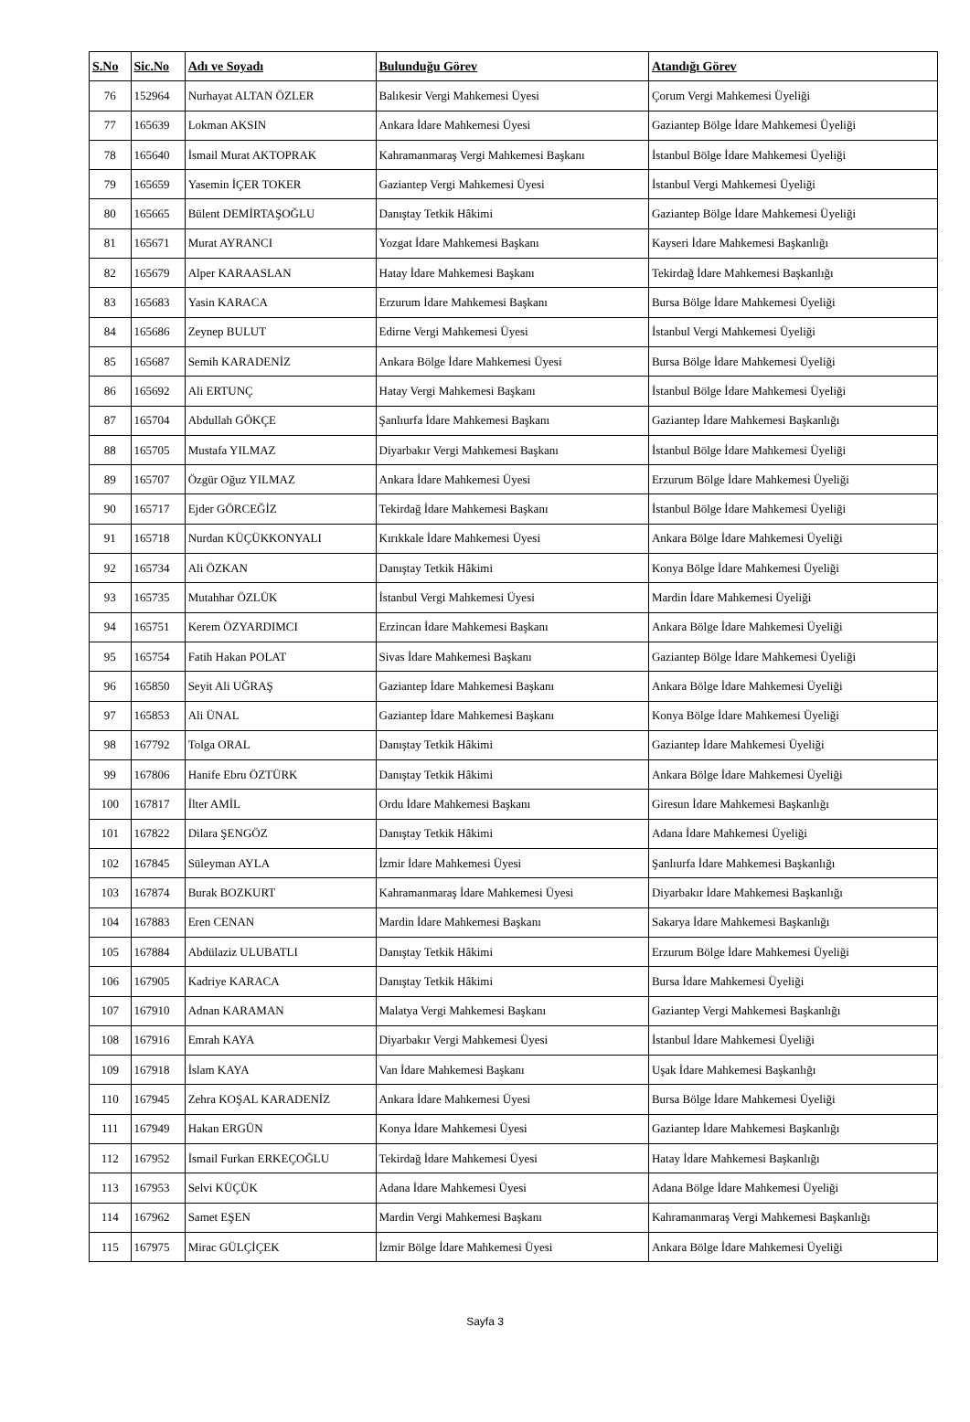| S.No | Sic.No | Adı ve Soyadı | Bulunduğu Görev | Atandığı Görev |
| --- | --- | --- | --- | --- |
| 76 | 152964 | Nurhayat ALTAN ÖZLER | Balıkesir Vergi Mahkemesi Üyesi | Çorum Vergi Mahkemesi Üyeliği |
| 77 | 165639 | Lokman AKSIN | Ankara İdare Mahkemesi Üyesi | Gaziantep Bölge İdare Mahkemesi Üyeliği |
| 78 | 165640 | İsmail Murat AKTOPRAK | Kahramanmaraş Vergi Mahkemesi Başkanı | İstanbul Bölge İdare Mahkemesi Üyeliği |
| 79 | 165659 | Yasemin İÇER TOKER | Gaziantep Vergi Mahkemesi Üyesi | İstanbul Vergi Mahkemesi Üyeliği |
| 80 | 165665 | Bülent DEMİRTAŞOĞLU | Danıştay Tetkik Hâkimi | Gaziantep Bölge İdare Mahkemesi Üyeliği |
| 81 | 165671 | Murat AYRANCI | Yozgat İdare Mahkemesi Başkanı | Kayseri İdare Mahkemesi Başkanlığı |
| 82 | 165679 | Alper KARAASLAN | Hatay İdare Mahkemesi Başkanı | Tekirdağ İdare Mahkemesi Başkanlığı |
| 83 | 165683 | Yasin KARACA | Erzurum İdare Mahkemesi Başkanı | Bursa Bölge İdare Mahkemesi Üyeliği |
| 84 | 165686 | Zeynep BULUT | Edirne Vergi Mahkemesi Üyesi | İstanbul Vergi Mahkemesi Üyeliği |
| 85 | 165687 | Semih KARADENİZ | Ankara Bölge İdare Mahkemesi Üyesi | Bursa Bölge İdare Mahkemesi Üyeliği |
| 86 | 165692 | Ali ERTUNÇ | Hatay Vergi Mahkemesi Başkanı | İstanbul Bölge İdare Mahkemesi Üyeliği |
| 87 | 165704 | Abdullah GÖKÇE | Şanlıurfa İdare Mahkemesi Başkanı | Gaziantep İdare Mahkemesi Başkanlığı |
| 88 | 165705 | Mustafa YILMAZ | Diyarbakır Vergi Mahkemesi Başkanı | İstanbul Bölge İdare Mahkemesi Üyeliği |
| 89 | 165707 | Özgür Oğuz YILMAZ | Ankara İdare Mahkemesi Üyesi | Erzurum Bölge İdare Mahkemesi Üyeliği |
| 90 | 165717 | Ejder GÖRCEĞİZ | Tekirdağ İdare Mahkemesi Başkanı | İstanbul Bölge İdare Mahkemesi Üyeliği |
| 91 | 165718 | Nurdan KÜÇÜKKONYALI | Kırıkkale İdare Mahkemesi Üyesi | Ankara Bölge İdare Mahkemesi Üyeliği |
| 92 | 165734 | Ali ÖZKAN | Danıştay Tetkik Hâkimi | Konya Bölge İdare Mahkemesi Üyeliği |
| 93 | 165735 | Mutahhar ÖZLÜK | İstanbul Vergi Mahkemesi Üyesi | Mardin İdare Mahkemesi Üyeliği |
| 94 | 165751 | Kerem ÖZYARDIMCI | Erzincan İdare Mahkemesi Başkanı | Ankara Bölge İdare Mahkemesi Üyeliği |
| 95 | 165754 | Fatih Hakan POLAT | Sivas İdare Mahkemesi Başkanı | Gaziantep Bölge İdare Mahkemesi Üyeliği |
| 96 | 165850 | Seyit Ali UĞRAŞ | Gaziantep İdare Mahkemesi Başkanı | Ankara Bölge İdare Mahkemesi Üyeliği |
| 97 | 165853 | Ali ÜNAL | Gaziantep İdare Mahkemesi Başkanı | Konya Bölge İdare Mahkemesi Üyeliği |
| 98 | 167792 | Tolga ORAL | Danıştay Tetkik Hâkimi | Gaziantep İdare Mahkemesi Üyeliği |
| 99 | 167806 | Hanife Ebru ÖZTÜRK | Danıştay Tetkik Hâkimi | Ankara Bölge İdare Mahkemesi Üyeliği |
| 100 | 167817 | İlter AMİL | Ordu İdare Mahkemesi Başkanı | Giresun İdare Mahkemesi Başkanlığı |
| 101 | 167822 | Dilara ŞENGÖZ | Danıştay Tetkik Hâkimi | Adana İdare Mahkemesi Üyeliği |
| 102 | 167845 | Süleyman AYLA | İzmir İdare Mahkemesi Üyesi | Şanlıurfa İdare Mahkemesi Başkanlığı |
| 103 | 167874 | Burak BOZKURT | Kahramanmaraş İdare Mahkemesi Üyesi | Diyarbakır İdare Mahkemesi Başkanlığı |
| 104 | 167883 | Eren CENAN | Mardin İdare Mahkemesi Başkanı | Sakarya İdare Mahkemesi Başkanlığı |
| 105 | 167884 | Abdülaziz ULUBATLI | Danıştay Tetkik Hâkimi | Erzurum Bölge İdare Mahkemesi Üyeliği |
| 106 | 167905 | Kadriye KARACA | Danıştay Tetkik Hâkimi | Bursa İdare Mahkemesi Üyeliği |
| 107 | 167910 | Adnan KARAMAN | Malatya Vergi Mahkemesi Başkanı | Gaziantep Vergi Mahkemesi Başkanlığı |
| 108 | 167916 | Emrah KAYA | Diyarbakır Vergi Mahkemesi Üyesi | İstanbul İdare Mahkemesi Üyeliği |
| 109 | 167918 | İslam KAYA | Van İdare Mahkemesi Başkanı | Uşak İdare Mahkemesi Başkanlığı |
| 110 | 167945 | Zehra KOŞAL KARADENİZ | Ankara İdare Mahkemesi Üyesi | Bursa Bölge İdare Mahkemesi Üyeliği |
| 111 | 167949 | Hakan ERGÜN | Konya İdare Mahkemesi Üyesi | Gaziantep İdare Mahkemesi Başkanlığı |
| 112 | 167952 | İsmail Furkan ERKEÇOĞLU | Tekirdağ İdare Mahkemesi Üyesi | Hatay İdare Mahkemesi Başkanlığı |
| 113 | 167953 | Selvi KÜÇÜK | Adana İdare Mahkemesi Üyesi | Adana Bölge İdare Mahkemesi Üyeliği |
| 114 | 167962 | Samet EŞEN | Mardin Vergi Mahkemesi Başkanı | Kahramanmaraş Vergi Mahkemesi Başkanlığı |
| 115 | 167975 | Mirac GÜLÇİÇEK | İzmir Bölge İdare Mahkemesi Üyesi | Ankara Bölge İdare Mahkemesi Üyeliği |
Sayfa 3